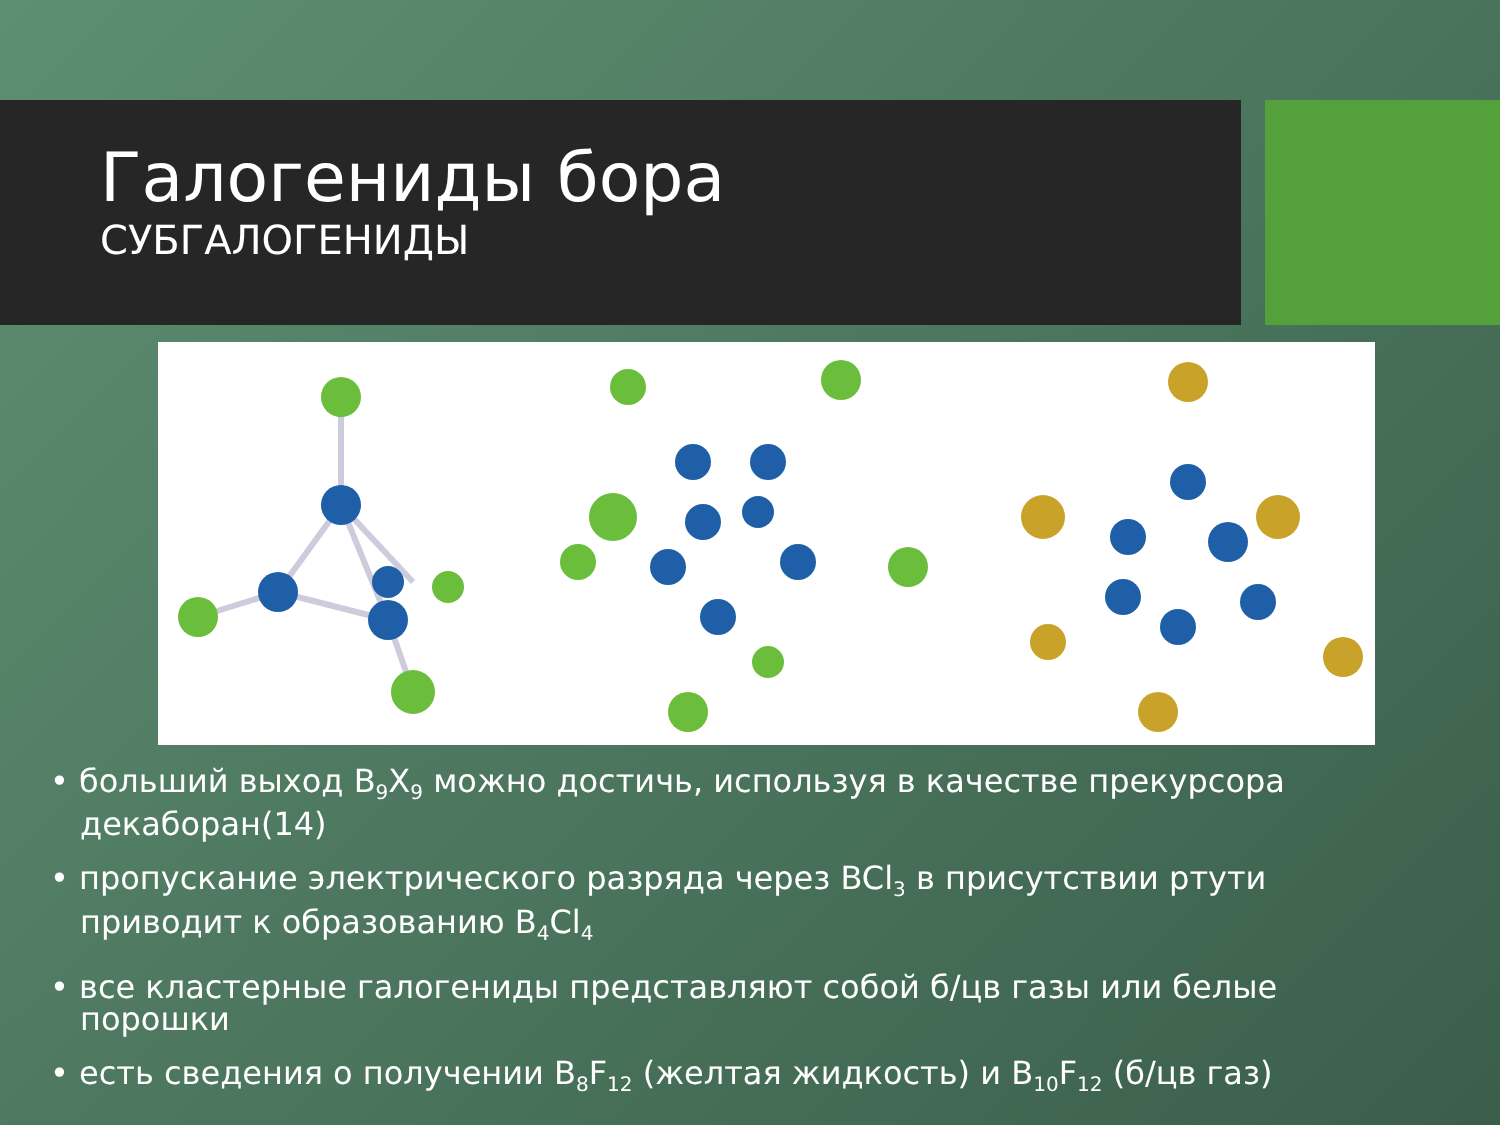Галогениды бора
СУБГАЛОГЕНИДЫ
• больший выход B<sub>9</sub>X<sub>9</sub> можно достичь, используя в качестве прекурсора декаборан(14)
• пропускание электрического разряда через BCl<sub>3</sub> в присутствии ртути приводит к образованию B<sub>4</sub>Cl<sub>4</sub>
• все кластерные галогениды представляют собой б/цв газы или белые порошки
• есть сведения о получении B<sub>8</sub>F<sub>12</sub> (желтая жидкость) и B<sub>10</sub>F<sub>12</sub> (б/цв газ)